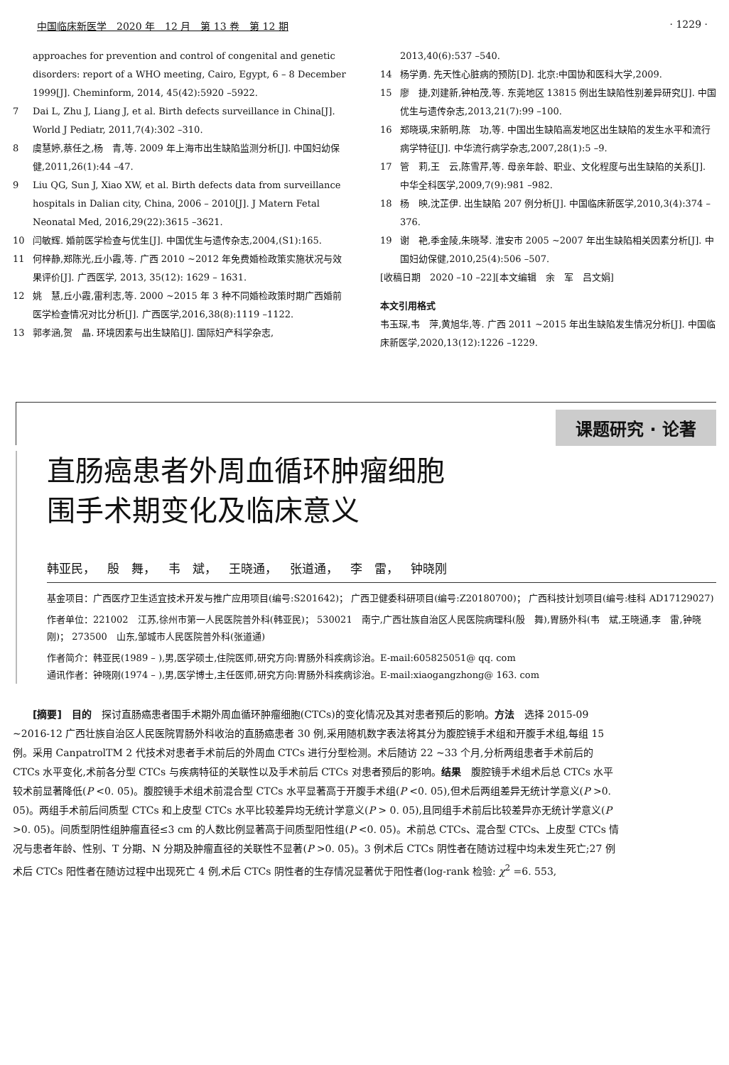中国临床新医学　2020 年　12 月　第 13 卷　第 12 期 · 1229 ·
approaches for prevention and control of congenital and genetic disorders: report of a WHO meeting, Cairo, Egypt, 6 – 8 December 1999[J]. Cheminform, 2014, 45(42):5920 –5922.
7 Dai L, Zhu J, Liang J, et al. Birth defects surveillance in China[J]. World J Pediatr, 2011,7(4):302 –310.
8 虞慧婷,蔡任之,杨　青,等. 2009 年上海市出生缺陷监测分析[J]. 中国妇幼保健,2011,26(1):44 –47.
9 Liu QG, Sun J, Xiao XW, et al. Birth defects data from surveillance hospitals in Dalian city, China, 2006 – 2010[J]. J Matern Fetal Neonatal Med, 2016,29(22):3615 –3621.
10 闫敏辉. 婚前医学检查与优生[J]. 中国优生与遗传杂志,2004,(S1):165.
11 何梓静,郑陈光,丘小霞,等. 广西 2010 ~2012 年免费婚检政策实施状况与效果评价[J]. 广西医学, 2013, 35(12): 1629 – 1631.
12 姚　慧,丘小霞,雷利志,等. 2000 ~2015 年 3 种不同婚检政策时期广西婚前医学检查情况对比分析[J]. 广西医学,2016,38(8):1119 –1122.
13 郭孝涵,贺　晶. 环境因素与出生缺陷[J]. 国际妇产科学杂志,
2013,40(6):537 –540.
14 杨学勇. 先天性心脏病的预防[D]. 北京:中国协和医科大学,2009.
15 廖　捷,刘建新,钟柏茂,等. 东莞地区 13815 例出生缺陷性别差异研究[J]. 中国优生与遗传杂志,2013,21(7):99 –100.
16 郑晓瑛,宋新明,陈　功,等. 中国出生缺陷高发地区出生缺陷的发生水平和流行病学特征[J]. 中华流行病学杂志,2007,28(1):5 –9.
17 管　莉,王　云,陈雪芹,等. 母亲年龄、职业、文化程度与出生缺陷的关系[J]. 中华全科医学,2009,7(9):981 –982.
18 杨　映,沈芷伊. 出生缺陷 207 例分析[J]. 中国临床新医学,2010,3(4):374 –376.
19 谢　艳,季金陵,朱晓琴. 淮安市 2005 ~2007 年出生缺陷相关因素分析[J]. 中国妇幼保健,2010,25(4):506 –507.
[收稿日期　2020 –10 –22][本文编辑　余　军　吕文娟]
本文引用格式
韦玉琛,韦　萍,黄旭华,等. 广西 2011 ~2015 年出生缺陷发生情况分析[J]. 中国临床新医学,2020,13(12):1226 –1229.
课题研究 · 论著
直肠癌患者外周血循环肿瘤细胞
围手术期变化及临床意义
韩亚民， 殷　舞， 韦　斌， 王晓通， 张道通， 李　雷， 钟晓刚
基金项目：广西医疗卫生适宜技术开发与推广应用项目(编号:S201642)； 广西卫健委科研项目(编号:Z20180700)； 广西科技计划项目(编号:桂科 AD17129027)
作者单位：221002　江苏,徐州市第一人民医院普外科(韩亚民)； 530021　南宁,广西壮族自治区人民医院病理科(殷　舞),胃肠外科(韦　斌,王晓通,李　雷,钟晓刚)； 273500　山东,邹城市人民医院普外科(张道通)
作者简介：韩亚民(1989 – ),男,医学硕士,住院医师,研究方向:胃肠外科疾病诊治。E-mail:605825051@ qq. com
通讯作者：钟晓刚(1974 – ),男,医学博士,主任医师,研究方向:胃肠外科疾病诊治。E-mail:xiaogangzhong@ 163. com
[摘要]　目的　探讨直肠癌患者围手术期外周血循环肿瘤细胞(CTCs)的变化情况及其对患者预后的影响。方法　选择 2015-09 ~2016-12 广西壮族自治区人民医院胃肠外科收治的直肠癌患者 30 例,采用随机数字表法将其分为腹腔镜手术组和开腹手术组,每组 15 例。采用 CanpatrolTM 2 代技术对患者手术前后的外周血 CTCs 进行分型检测。术后随访 22 ~33 个月,分析两组患者手术前后的 CTCs 水平变化,术前各分型 CTCs 与疾病特征的关联性以及手术前后 CTCs 对患者预后的影响。结果　腹腔镜手术组术后总 CTCs 水平较术前显著降低(P <0. 05)。腹腔镜手术组术前混合型 CTCs 水平显著高于开腹手术组(P <0. 05),但术后两组差异无统计学意义(P >0. 05)。两组手术前后间质型 CTCs 和上皮型 CTCs 水平比较差异均无统计学意义(P > 0. 05),且同组手术前后比较差异亦无统计学意义(P >0. 05)。间质型阴性组肿瘤直径≤3 cm 的人数比例显著高于间质型阳性组(P <0. 05)。术前总 CTCs、混合型 CTCs、上皮型 CTCs 情况与患者年龄、性别、T 分期、N 分期及肿瘤直径的关联性不显著(P >0. 05)。3 例术后 CTCs 阴性者在随访过程中均未发生死亡;27 例术后 CTCs 阳性者在随访过程中出现死亡 4 例,术后 CTCs 阴性者的生存情况显著优于阳性者(log-rank 检验: χ<sup>2</sup> =6. 553,